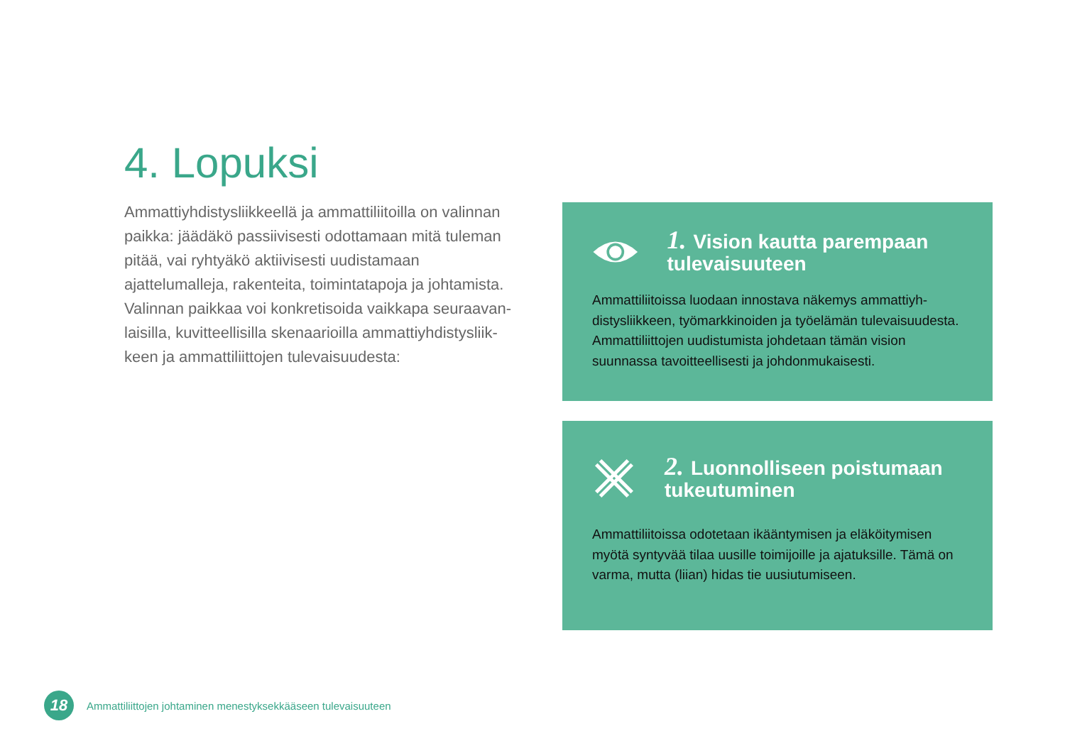4. Lopuksi
Ammattiyhdistysliikkeellä ja ammattiliitoilla on valinnan paikka: jäädäkö passiivisesti odottamaan mitä tuleman pitää, vai ryhtyäkö aktiivisesti uudistamaan ajattelumalleja, rakenteita, toimintatapoja ja johtamista. Valinnan paikkaa voi konkretisoida vaikkapa seuraavan­laisilla, kuvitteellisilla skenaarioilla ammattiyhdistysliik­keen ja ammattiliittojen tulevaisuudesta:
1. Vision kautta parempaan tulevaisuuteen
Ammattiliitoissa luodaan innostava näkemys ammattiyh­distysliikkeen, työmarkkinoiden ja työelämän tulevaisuu­desta. Ammattiliittojen uudistumista johdetaan tämän vision suunnassa tavoitteellisesti ja johdonmukaisesti.
2. Luonnolliseen poistumaan tukeutuminen
Ammattiliitoissa odotetaan ikääntymisen ja eläköitymisen myötä syntyvää tilaa uusille toimijoille ja ajatuksille. Tämä on varma, mutta (liian) hidas tie uusiutumiseen.
18
Ammattiliittojen johtaminen menestyksekkääseen tulevaisuuteen